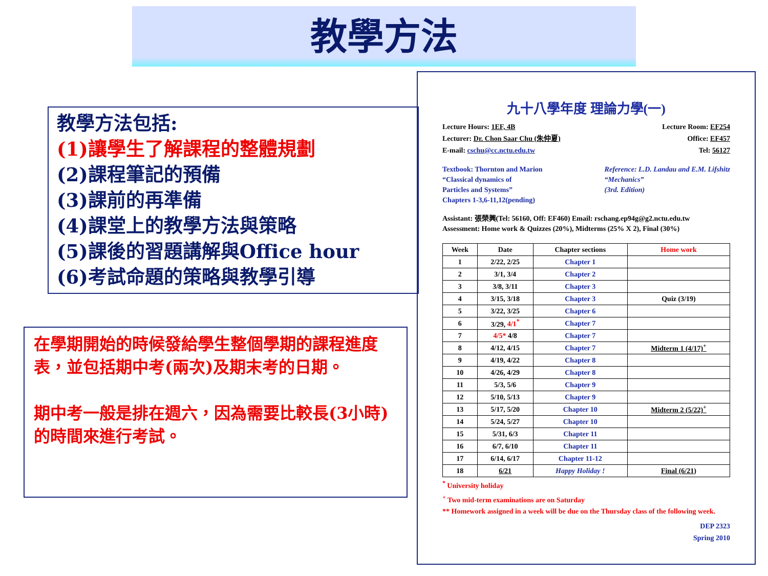教學方法
教學方法包括:
(1)讓學生了解課程的整體規劃
(2)課程筆記的預備
(3)課前的再準備
(4)課堂上的教學方法與策略
(5)課後的習題講解與Office hour
(6)考試命題的策略與教學引導
在學期開始的時候發給學生整個學期的課程進度表，並包括期中考(兩次)及期末考的日期。
期中考一般是排在週六，因為需要比較長(3小時)的時間來進行考試。
九十八學年度 理論力學(一)
Lecture Hours: 1EF, 4B Lecture Room: EF254
Lecturer: Dr. Chon Saar Chu (朱仲夏) Office: EF457
E-mail: cschu@cc.nctu.edu.tw Tel: 56127
Textbook: Thornton and Marion
“Classical dynamics of
Particles and Systems”
Chapters 1-3,6-11,12(pending) Reference: L.D. Landau and E.M. Lifshitz
“Mechanics”
(3rd. Edition)
Assistant: 張榮興(Tel: 56160, Off: EF460) Email: rschang.ep94g@g2.nctu.edu.tw
Assessment: Home work & Quizzes (20%), Midterms (25% X 2), Final (30%)
| Week | Date | Chapter sections | Home work |
| --- | --- | --- | --- |
| 1 | 2/22, 2/25 | Chapter 1 | |
| 2 | 3/1, 3/4 | Chapter 2 | |
| 3 | 3/8, 3/11 | Chapter 3 | |
| 4 | 3/15, 3/18 | Chapter 3 | Quiz (3/19) |
| 5 | 3/22, 3/25 | Chapter 6 | |
| 6 | 3/29, 4/1<sup>*</sup> | Chapter 7 | |
| 7 | 4/5* 4/8 | Chapter 7 | |
| 8 | 4/12, 4/15 | Chapter 7 | Midterm 1 (4/17)<sup>+</sup> |
| 9 | 4/19, 4/22 | Chapter 8 | |
| 10 | 4/26, 4/29 | Chapter 8 | |
| 11 | 5/3, 5/6 | Chapter 9 | |
| 12 | 5/10, 5/13 | Chapter 9 | |
| 13 | 5/17, 5/20 | Chapter 10 | Midterm 2 (5/22)<sup>+</sup> |
| 14 | 5/24, 5/27 | Chapter 10 | |
| 15 | 5/31, 6/3 | Chapter 11 | |
| 16 | 6/7, 6/10 | Chapter 11 | |
| 17 | 6/14, 6/17 | Chapter 11-12 | |
| 18 | 6/21 | Happy Holiday ! | Final (6/21) |
<sup>*</sup> University holiday
<sup>+</sup> Two mid-term examinations are on Saturday
** Homework assigned in a week will be due on the Thursday class of the following week.
DEP 2323
Spring 2010